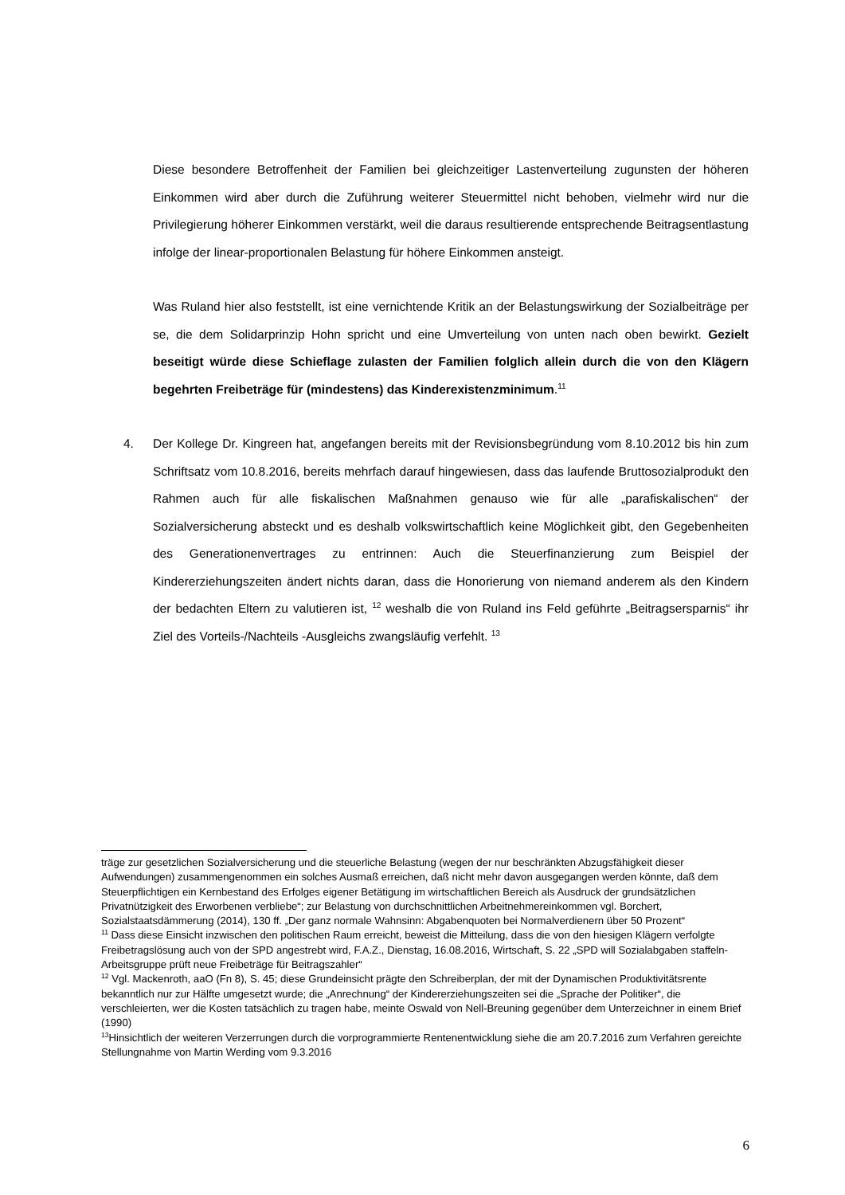Diese besondere Betroffenheit der Familien bei gleichzeitiger Lastenverteilung zugunsten der höheren Einkommen wird aber durch die Zuführung weiterer Steuermittel nicht behoben, vielmehr wird nur die Privilegierung höherer Einkommen verstärkt, weil die daraus resultierende entsprechende Beitragsentlastung infolge der linear-proportionalen Belastung für höhere Einkommen ansteigt.
Was Ruland hier also feststellt, ist eine vernichtende Kritik an der Belastungswirkung der Sozialbeiträge per se, die dem Solidarprinzip Hohn spricht und eine Umverteilung von unten nach oben bewirkt. Gezielt beseitigt würde diese Schieflage zulasten der Familien folglich allein durch die von den Klägern begehrten Freibeträge für (mindestens) das Kinderexistenzminimum.<sup>11</sup>
4. Der Kollege Dr. Kingreen hat, angefangen bereits mit der Revisionsbegründung vom 8.10.2012 bis hin zum Schriftsatz vom 10.8.2016, bereits mehrfach darauf hingewiesen, dass das laufende Bruttosozialprodukt den Rahmen auch für alle fiskalischen Maßnahmen genauso wie für alle „parafiskalischen“ der Sozialversicherung absteckt und es deshalb volkswirtschaftlich keine Möglichkeit gibt, den Gegebenheiten des Generationenvertrages zu entrinnen: Auch die Steuerfinanzierung zum Beispiel der Kindererziehungszeiten ändert nichts daran, dass die Honorierung von niemand anderem als den Kindern der bedachten Eltern zu valutieren ist, <sup>12</sup> weshalb die von Ruland ins Feld geführte „Beitragsersparnis“ ihr Ziel des Vorteils-/Nachteils -Ausgleichs zwangsläufig verfehlt. <sup>13</sup>
träge zur gesetzlichen Sozialversicherung und die steuerliche Belastung (wegen der nur beschränkten Abzugsfähigkeit dieser Aufwendungen) zusammengenommen ein solches Ausmaß erreichen, daß nicht mehr davon ausgegangen werden könnte, daß dem Steuerpflichtigen ein Kernbestand des Erfolges eigener Betätigung im wirtschaftlichen Bereich als Ausdruck der grundsätzlichen Privatnützigkeit des Erworbenen verbliebe“; zur Belastung von durchschnittlichen Arbeitnehmereinkommen vgl. Borchert, Sozialstaatsdämmerung (2014), 130 ff. „Der ganz normale Wahnsinn: Abgabenquoten bei Normalverdienern über 50 Prozent“
<sup>11</sup> Dass diese Einsicht inzwischen den politischen Raum erreicht, beweist die Mitteilung, dass die von den hiesigen Klägern verfolgte Freibetragslösung auch von der SPD angestrebt wird, F.A.Z., Dienstag, 16.08.2016, Wirtschaft, S. 22 „SPD will Sozialabgaben staffeln-Arbeitsgruppe prüft neue Freibeträge für Beitragszahler“
<sup>12</sup> Vgl. Mackenroth, aaO (Fn 8), S. 45; diese Grundeinsicht prägte den Schreiberplan, der mit der Dynamischen Produktivitätsrente bekanntlich nur zur Hälfte umgesetzt wurde; die „Anrechnung“ der Kindererziehungszeiten sei die „Sprache der Politiker“, die verschleierten, wer die Kosten tatsächlich zu tragen habe, meinte Oswald von Nell-Breuning gegenüber dem Unterzeichner in einem Brief (1990)
<sup>13</sup> Hinsichtlich der weiteren Verzerrungen durch die vorprogrammierte Rentenentwicklung siehe die am 20.7.2016 zum Verfahren gereichte Stellungnahme von Martin Werding vom 9.3.2016
6